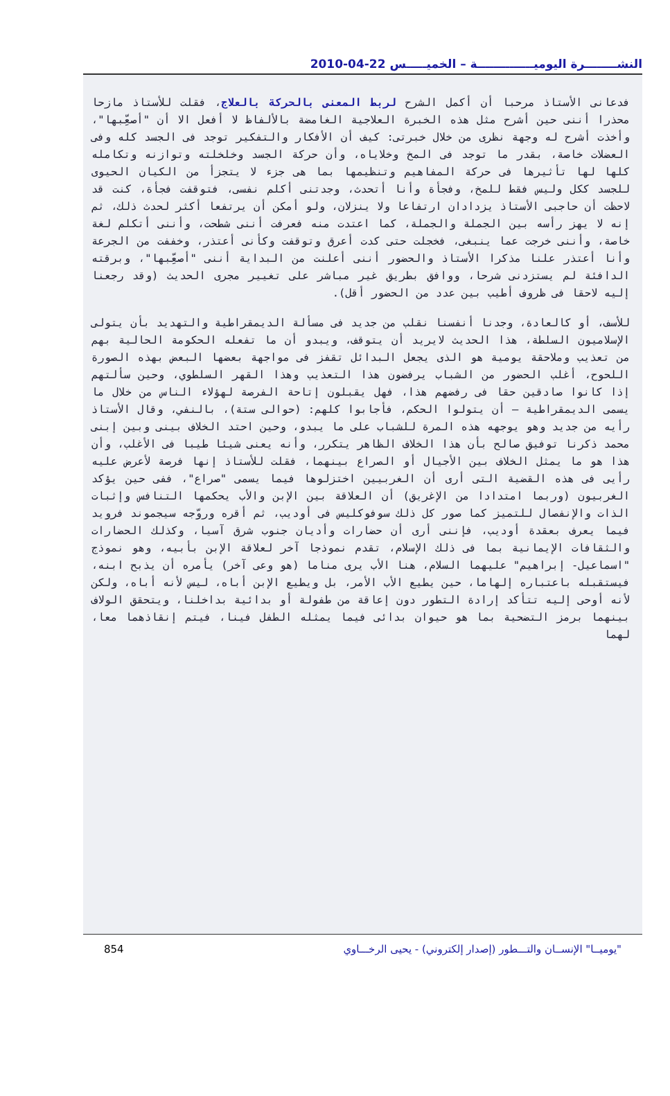النشــــــــرة اليوميــــــــــــــة – الخميـــــس 22-04-2010
فدعانى الأستاذ مرحبا أن أكمل الشرح لربط المعنى بالحركة بالعلاج، فقلت للأستاذ مازحا محذرا أننى حين أشرح مثل هذه الخبرة العلاجية الغامضة بالألفاظ لا أفعل الا أن "أصعِّبها"، وأخذت أشرح له وجهة نظرى من خلال خبرتى: كيف أن الأفكار والتفكير توجد فى الجسد كله وفى العضلات خاصة، بقدر ما توجد فى المخ وخلاياه، وأن حركة الجسد وخلخلته وتوازنه وتكامله كلها لها تأثيرها فى حركة المفاهيم وتنظيمها بما هى جزء لا يتجزأ من الكيان الحيوى للجسد ككل وليس فقط للمخ، وفجأة وأنا أتحدث، وجدتنى أكلم نفسى، فتوقفت فجأة، كنت قد لاحظت أن حاجبى الأستاذ يزدادان ارتفاعا ولا ينزلان، ولو أمكن أن يرتفعا أكثر لحدث ذلك، ثم إنه لا يهز رأسه بين الجملة والجملة، كما اعتدت منه فعرفت أننى شطحت، وأننى أتكلم لغة خاصة، وأننى خرجت عما ينبغى، فخجلت حتى كدت أعرق وتوقفت وكأنى أعتذر، وخففت من الجرعة وأنا أعتذر علنا مذكرا الأستاذ والحضور أننى أعلنت من البداية أننى "أصعِّبها"، وبرقته الدافئة لم يستزدنى شرحا، ووافق بطريق غير مباشر على تغيير مجرى الحديث (وقد رجعنا إليه لاحقا فى ظروف أطيب بين عدد من الحضور أقل).
للأسف، أو كالعادة، وجدنا أنفسنا نقلب من جديد فى مسألة الديمقراطية والتهديد بأن يتولى الإسلاميون السلطة، هذا الحديث لايريد أن يتوقف، ويبدو أن ما تفعله الحكومة الحالية بهم من تعذيب وملاحقة يومية هو الذى يجعل البدائل تقفز فى مواجهة بعضها البعض بهذه الصورة اللحوح، أغلب الحضور من الشباب يرفضون هذا التعذيب وهذا القهر السلطوي، وحين سألتهم إذا كانوا صادقين حقا فى رفضهم هذا، فهل يقبلون إتاحة الفرصة لهؤلاء الناس من خلال ما يسمى الديمقراطية – أن يتولوا الحكم، فأجابوا كلهم: (حوالى ستة)، بالنفي، وقال الأستاذ رأيه من جديد وهو يوجهه هذه المرة للشباب على ما يبدو، وحين احتد الخلاف بينى وبين إبنى محمد ذكرنا توفيق صالح بأن هذا الخلاف الظاهر يتكرر، وأنه يعنى شيئا طيبا فى الأغلب، وأن هذا هو ما يمثل الخلاف بين الأجيال أو الصراع بينهما، فقلت للأستاذ إنها فرصة لأعرض عليه رأيى فى هذه القضية التى أرى أن الغربيين اختزلوها فيما يسمى "صراع"، ففى حين يؤكد الغربيون (وربما امتدادا من الإغريق) أن العلاقة بين الإبن والأب يحكمها التنافس وإثبات الذات والإنفصال للتميز كما صور كل ذلك سوفوكليس فى أوديب، ثم أقره وروّجه سيجموند فرويد فيما يعرف بعقدة أوديب، فإننى أرى أن حضارات وأديان جنوب شرق آسيا، وكذلك الحضارات والثقافات الإيمانية بما فى ذلك الإسلام، تقدم نموذجا آخر لعلاقة الإبن بأبيه، وهو نموذج "اسماعيل- إبراهيم" عليهما السلام، هنا الأب يرى مناما (هو وعى آخر) يأمره أن يذبح ابنه، فيستقبله باعتباره إلهاما، حين يطيع الأب الأمر، بل ويطيع الإبن أباه، ليس لأنه أباه، ولكن لأنه أوحى إليه تتأكد إرادة التطور دون إعاقة من طفولة أو بدائية بداخلنا، ويتحقق الولاف بينهما برمز التضحية بما هو حيوان بدائى فيما يمثله الطفل فينا، فيتم إنقاذهما معا، لهما
854 "يوميــا" الإنســان والتـــطور (إصدار إلكتروني) - يحيى الرخـــاوي